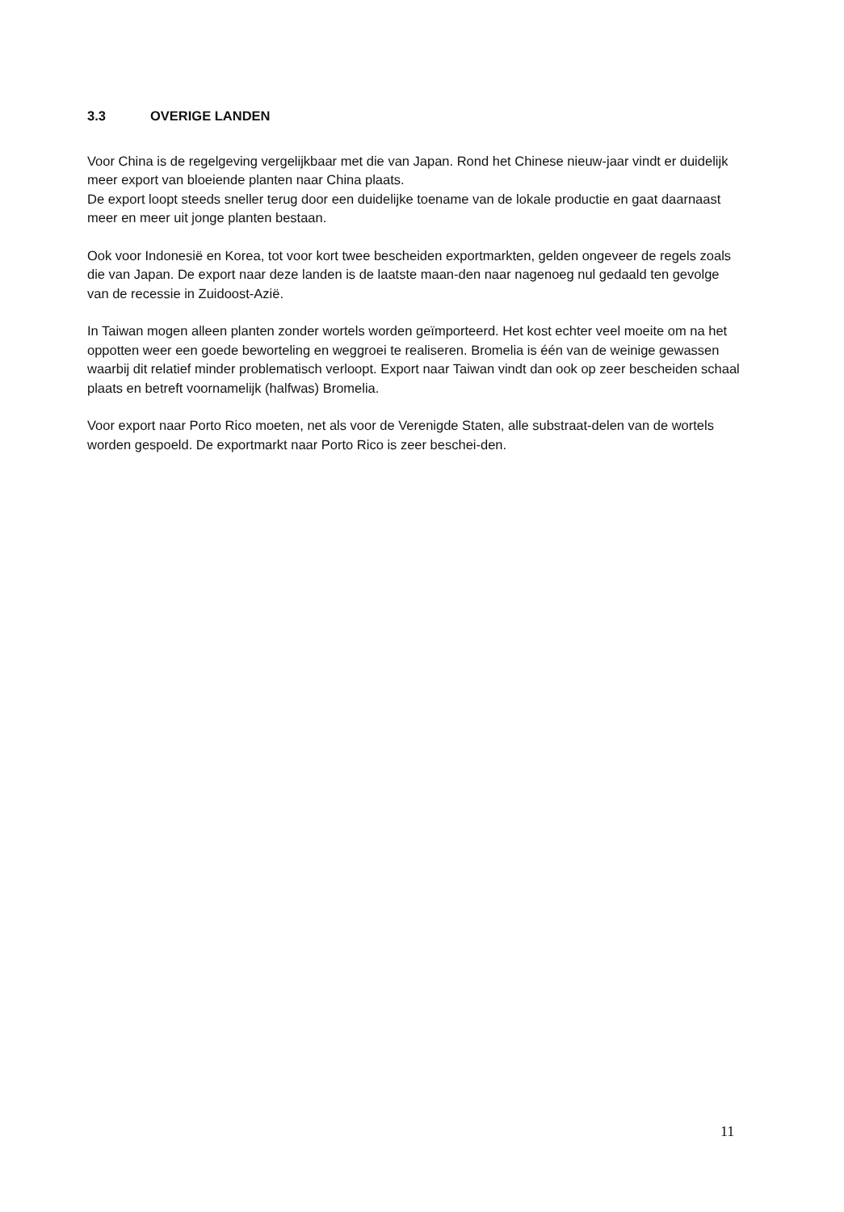3.3 OVERIGE LANDEN
Voor China is de regelgeving vergelijkbaar met die van Japan. Rond het Chinese nieuw-jaar vindt er duidelijk meer export van bloeiende planten naar China plaats.
De export loopt steeds sneller terug door een duidelijke toename van de lokale productie en gaat daarnaast meer en meer uit jonge planten bestaan.
Ook voor Indonesië en Korea, tot voor kort twee bescheiden exportmarkten, gelden ongeveer de regels zoals die van Japan. De export naar deze landen is de laatste maan-den naar nagenoeg nul gedaald ten gevolge van de recessie in Zuidoost-Azië.
In Taiwan mogen alleen planten zonder wortels worden geïmporteerd. Het kost echter veel moeite om na het oppotten weer een goede beworteling en weggroei te realiseren. Bromelia is één van de weinige gewassen waarbij dit relatief minder problematisch verloopt. Export naar Taiwan vindt dan ook op zeer bescheiden schaal plaats en betreft voornamelijk (halfwas) Bromelia.
Voor export naar Porto Rico moeten, net als voor de Verenigde Staten, alle substraat-delen van de wortels worden gespoeld. De exportmarkt naar Porto Rico is zeer beschei-den.
11